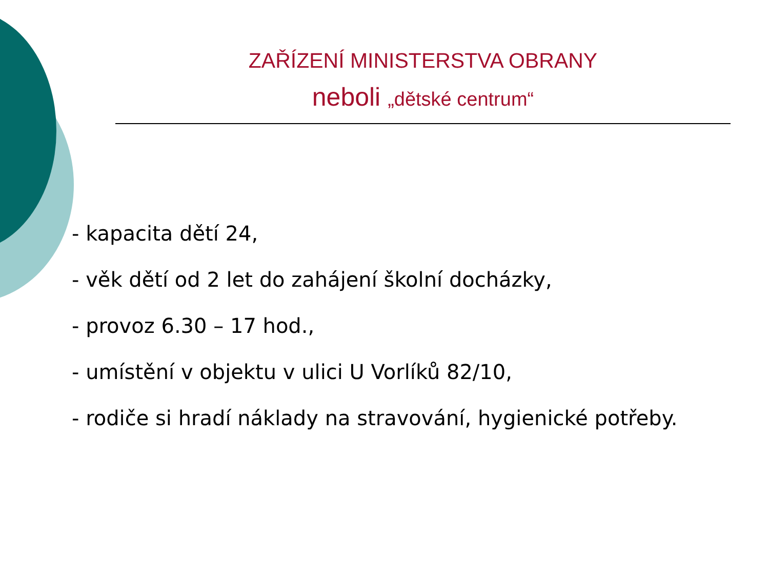ZAŘÍZENÍ MINISTERSTVA OBRANY
neboli „dětské centrum“
- kapacita dětí 24,
- věk dětí od 2 let do zahájení školní docházky,
- provoz 6.30 – 17 hod.,
- umístění v objektu v ulici U Vorlíků 82/10,
- rodiče si hradí náklady na stravování, hygienické potřeby.